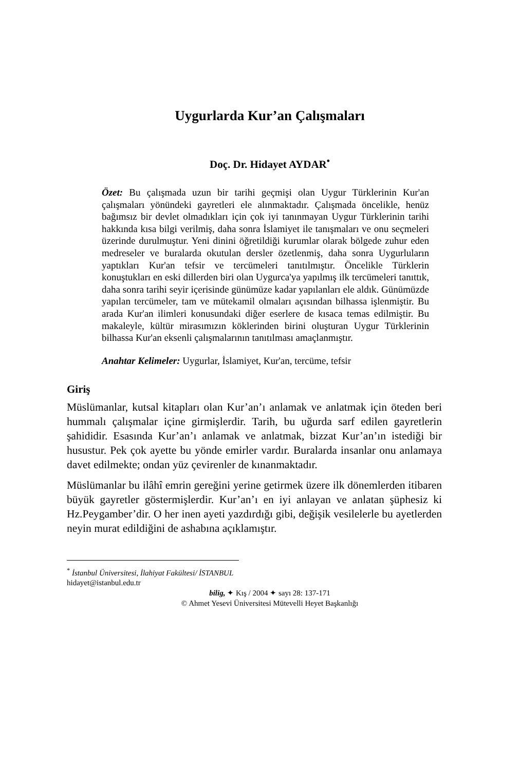Uygurlarda Kur’an Çalışmaları
Doç. Dr. Hidayet AYDAR<sup>•</sup>
Özet: Bu çalışmada uzun bir tarihi geçmişi olan Uygur Türklerinin Kur'an çalışmaları yönündeki gayretleri ele alınmaktadır. Çalışmada öncelikle, henüz bağımsız bir devlet olmadıkları için çok iyi tanınmayan Uygur Türklerinin tarihi hakkında kısa bilgi verilmiş, daha sonra İslamiyet ile tanışmaları ve onu seçmeleri üzerinde durulmuştur. Yeni dinini öğretildiği kurumlar olarak bölgede zuhur eden medreseler ve buralarda okutulan dersler özetlenmiş, daha sonra Uygurluların yaptıkları Kur'an tefsir ve tercümeleri tanıtılmıştır. Öncelikle Türklerin konuştukları en eski dillerden biri olan Uygurca'ya yapılmış ilk tercümeleri tanıttık, daha sonra tarihi seyir içerisinde günümüze kadar yapılanları ele aldık. Günümüzde yapılan tercümeler, tam ve mütekamil olmaları açısından bilhassa işlenmiştir. Bu arada Kur'an ilimleri konusundaki diğer eserlere de kısaca temas edilmiştir. Bu makaleyle, kültür mirasımızın köklerinden birini oluşturan Uygur Türklerinin bilhassa Kur'an eksenli çalışmalarının tanıtılması amaçlanmıştır.
Anahtar Kelimeler: Uygurlar, İslamiyet, Kur'an, tercüme, tefsir
Giriş
Müslümanlar, kutsal kitapları olan Kur’an’ı anlamak ve anlatmak için öteden beri hummalı çalışmalar içine girmişlerdir. Tarih, bu uğurda sarf edilen gayretlerin şahididir. Esasında Kur’an’ı anlamak ve anlatmak, bizzat Kur’an’ın istediği bir husustur. Pek çok ayette bu yönde emirler vardır. Buralarda insanlar onu anlamaya davet edilmekte; ondan yüz çevirenler de kınanmaktadır.
Müslümanlar bu ilâhî emrin gereğini yerine getirmek üzere ilk dönemlerden itibaren büyük gayretler göstermişlerdir. Kur’an’ı en iyi anlayan ve anlatan şüphesiz ki Hz.Peygamber’dir. O her inen ayeti yazdırdığı gibi, değişik vesilelerle bu ayetlerden neyin murat edildiğini de ashabına açıklamıştır.
<sup>*</sup> İstanbul Üniversitesi, İlahiyat Fakültesi/ İSTANBUL
hidayet@istanbul.edu.tr
bilig, ✦ Kış / 2004 ✦ sayı 28: 137-171
© Ahmet Yesevi Üniversitesi Mütevelli Heyet Başkanlığı